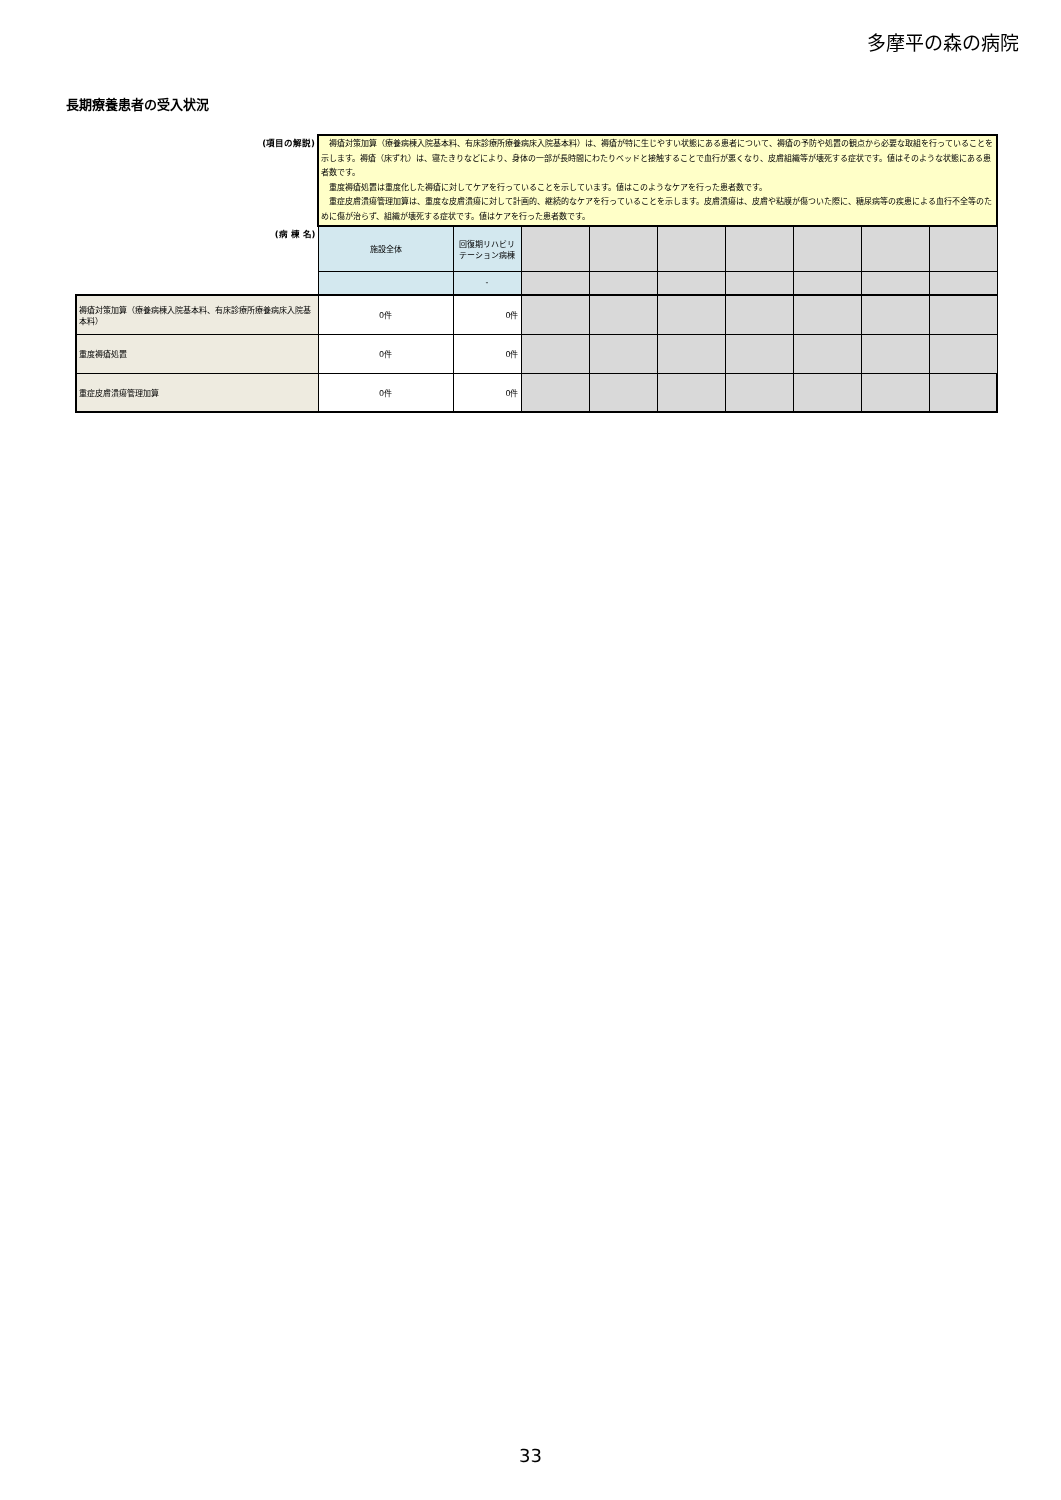多摩平の森の病院
長期療養患者の受入状況
| (項目の解説) | 褥瘡対策加算（療養病棟入院基本料、有床診療所療養病床入院基本料）は、褥瘡が特に生じやすい状態にある患者について、褥瘡の予防や処置の観点から必要な取組を行っていることを示します。褥瘡（床ずれ）は、寝たきりなどにより、身体の一部が長時間にわたりベッドと接触することで血行が悪くなり、皮膚組織等が壊死する症状です。値はそのような状態にある患者数です。 重度褥瘡処置は重度化した褥瘡に対してケアを行っていることを示しています。値はこのようなケアを行った患者数です。 重症皮膚潰瘍管理加算は、重度な皮膚潰瘍に対して計画的、継続的なケアを行っていることを示します。皮膚潰瘍は、皮膚や粘膜が傷ついた際に、糖尿病等の疾患による血行不全等のために傷が治らず、組織が壊死する症状です。値はケアを行った患者数です。 | | | | | | | | |
| (病 棟 名) | 施設全体 | 回復期リハビリテーション病棟 | | | | | | | |
| | | - | | | | | | | |
| 褥瘡対策加算（療養病棟入院基本料、有床診療所療養病床入院基本料） | 0件 | 0件 | | | | | | | |
| 重度褥瘡処置 | 0件 | 0件 | | | | | | | |
| 重症皮膚潰瘍管理加算 | 0件 | 0件 | | | | | | | |
33